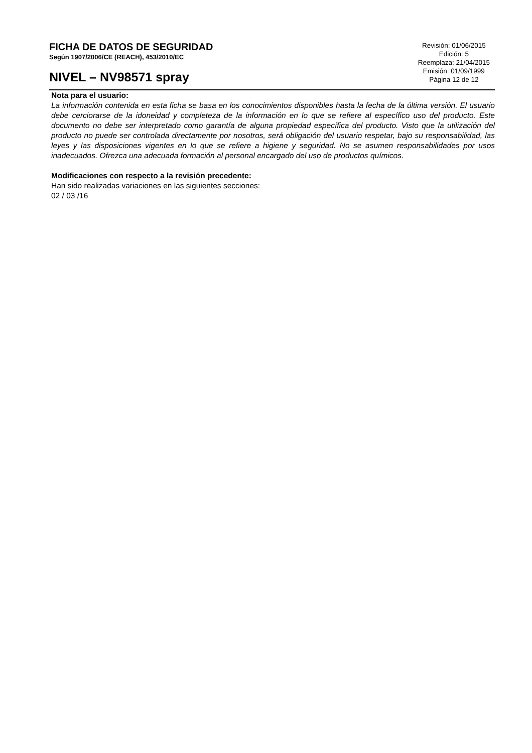FICHA DE DATOS DE SEGURIDAD
Según 1907/2006/CE (REACH), 453/2010/EC
NIVEL – NV98571 spray
Revisión: 01/06/2015
Edición: 5
Reemplaza: 21/04/2015
Emisión: 01/09/1999
Página 12 de 12
Nota para el usuario:
La información contenida en esta ficha se basa en los conocimientos disponibles hasta la fecha de la última versión. El usuario debe cerciorarse de la idoneidad y completeza de la información en lo que se refiere al específico uso del producto. Este documento no debe ser interpretado como garantía de alguna propiedad específica del producto. Visto que la utilización del producto no puede ser controlada directamente por nosotros, será obligación del usuario respetar, bajo su responsabilidad, las leyes y las disposiciones vigentes en lo que se refiere a higiene y seguridad. No se asumen responsabilidades por usos inadecuados. Ofrezca una adecuada formación al personal encargado del uso de productos químicos.
Modificaciones con respecto a la revisión precedente:
Han sido realizadas variaciones en las siguientes secciones:
02 / 03 /16